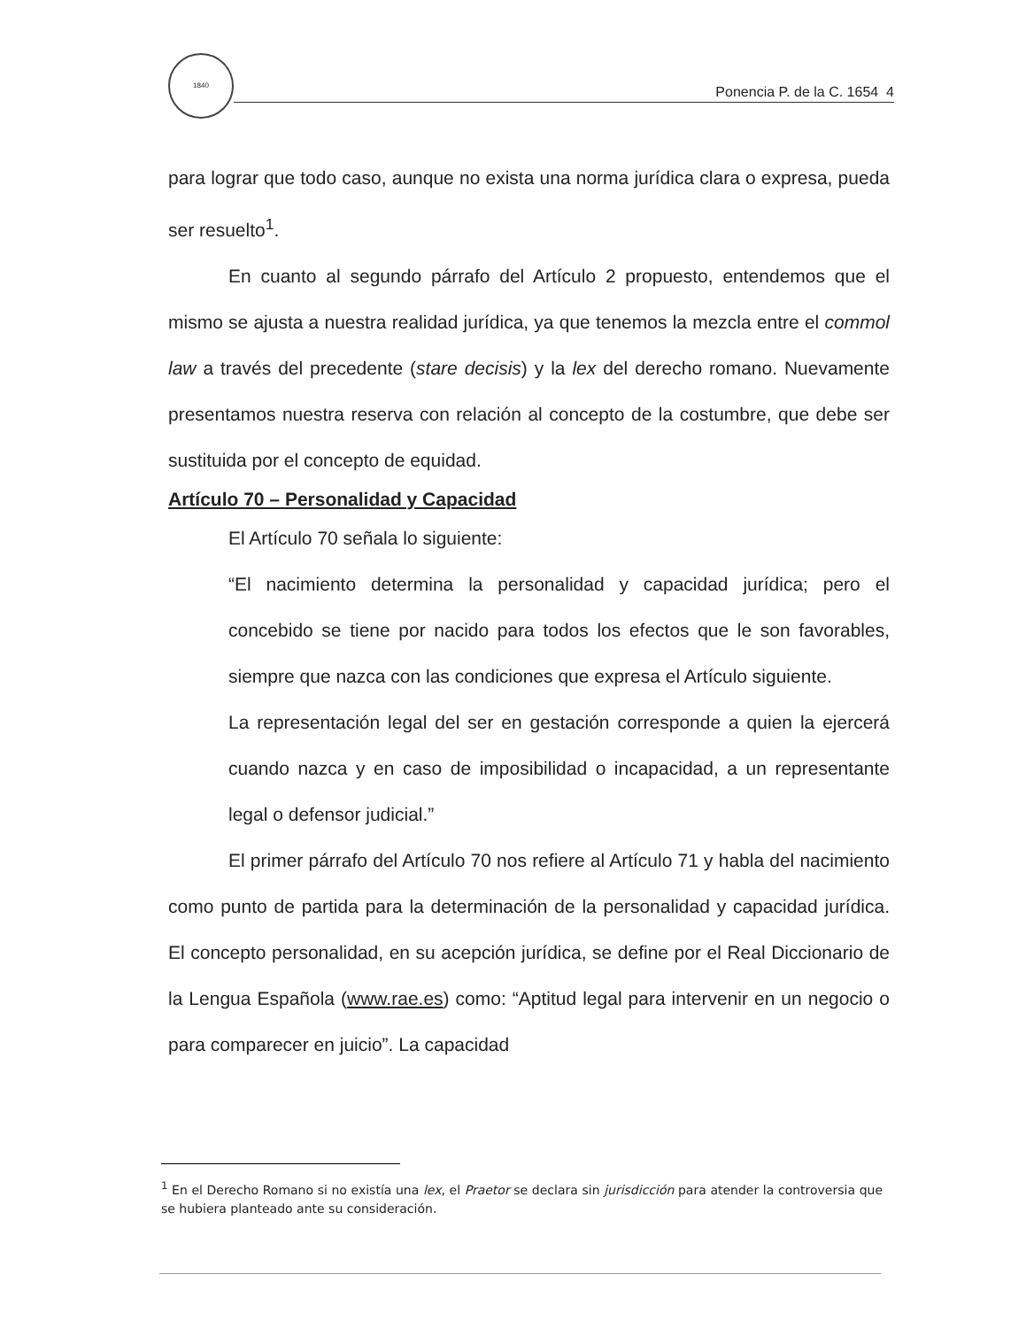1840
Ponencia P. de la C. 1654 4
para lograr que todo caso, aunque no exista una norma jurídica clara o expresa, pueda ser resuelto<sup>1</sup>.
En cuanto al segundo párrafo del Artículo 2 propuesto, entendemos que el mismo se ajusta a nuestra realidad jurídica, ya que tenemos la mezcla entre el commol law a través del precedente (stare decisis) y la lex del derecho romano. Nuevamente presentamos nuestra reserva con relación al concepto de la costumbre, que debe ser sustituida por el concepto de equidad.
Artículo 70 – Personalidad y Capacidad
El Artículo 70 señala lo siguiente:
“El nacimiento determina la personalidad y capacidad jurídica; pero el concebido se tiene por nacido para todos los efectos que le son favorables, siempre que nazca con las condiciones que expresa el Artículo siguiente.
La representación legal del ser en gestación corresponde a quien la ejercerá cuando nazca y en caso de imposibilidad o incapacidad, a un representante legal o defensor judicial.”
El primer párrafo del Artículo 70 nos refiere al Artículo 71 y habla del nacimiento como punto de partida para la determinación de la personalidad y capacidad jurídica. El concepto personalidad, en su acepción jurídica, se define por el Real Diccionario de la Lengua Española (www.rae.es) como: “Aptitud legal para intervenir en un negocio o para comparecer en juicio”. La capacidad
<sup>1</sup> En el Derecho Romano si no existía una lex, el Praetor se declara sin jurisdicción para atender la controversia que se hubiera planteado ante su consideración.